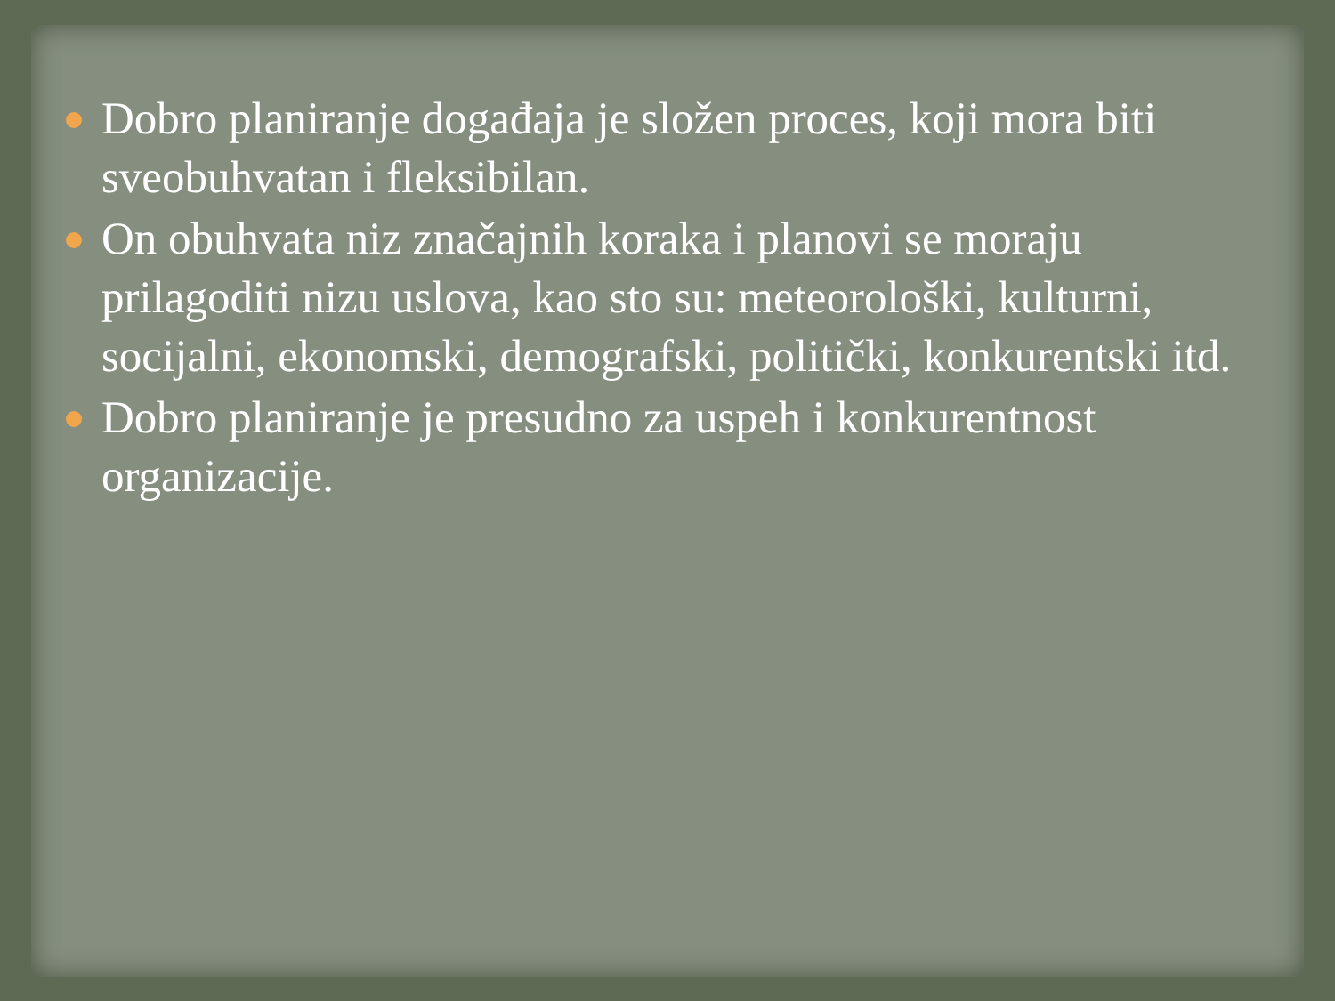Dobro planiranje događaja je složen proces, koji mora biti sveobuhvatan i fleksibilan.
On obuhvata niz značajnih koraka i planovi se moraju prilagoditi nizu uslova, kao sto su: meteorološki, kulturni, socijalni, ekonomski, demografski, politički, konkurentski itd.
Dobro planiranje je presudno za uspeh i konkurentnost organizacije.